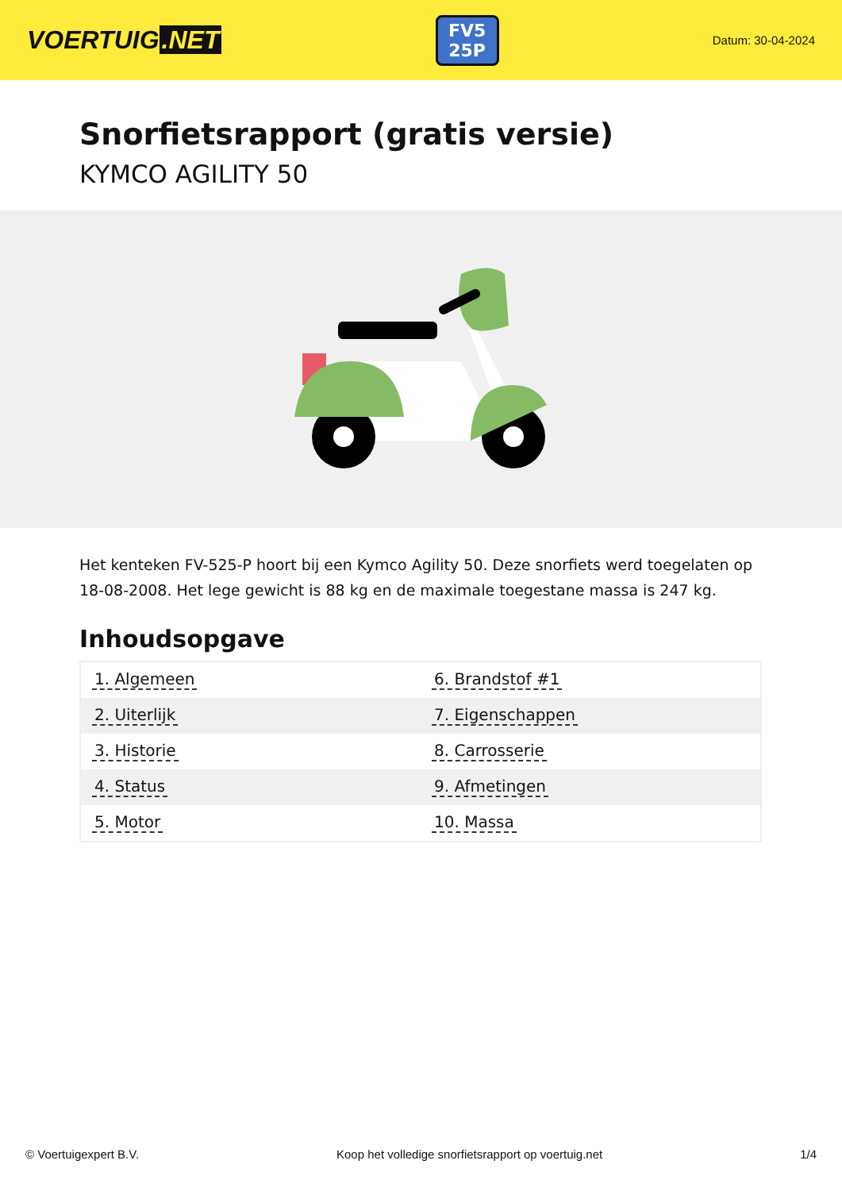VOERTUIG.NET
FV5
25P
Datum: 30-04-2024
Snorfietsrapport (gratis versie)
KYMCO AGILITY 50
Het kenteken FV-525-P hoort bij een Kymco Agility 50. Deze snorfiets werd toegelaten op 18-08-2008. Het lege gewicht is 88 kg en de maximale toegestane massa is 247 kg.
Inhoudsopgave
| 1. Algemeen | 6. Brandstof #1 |
| 2. Uiterlijk | 7. Eigenschappen |
| 3. Historie | 8. Carrosserie |
| 4. Status | 9. Afmetingen |
| 5. Motor | 10. Massa |
© Voertuigexpert B.V. Koop het volledige snorfietsrapport op voertuig.net 1/4